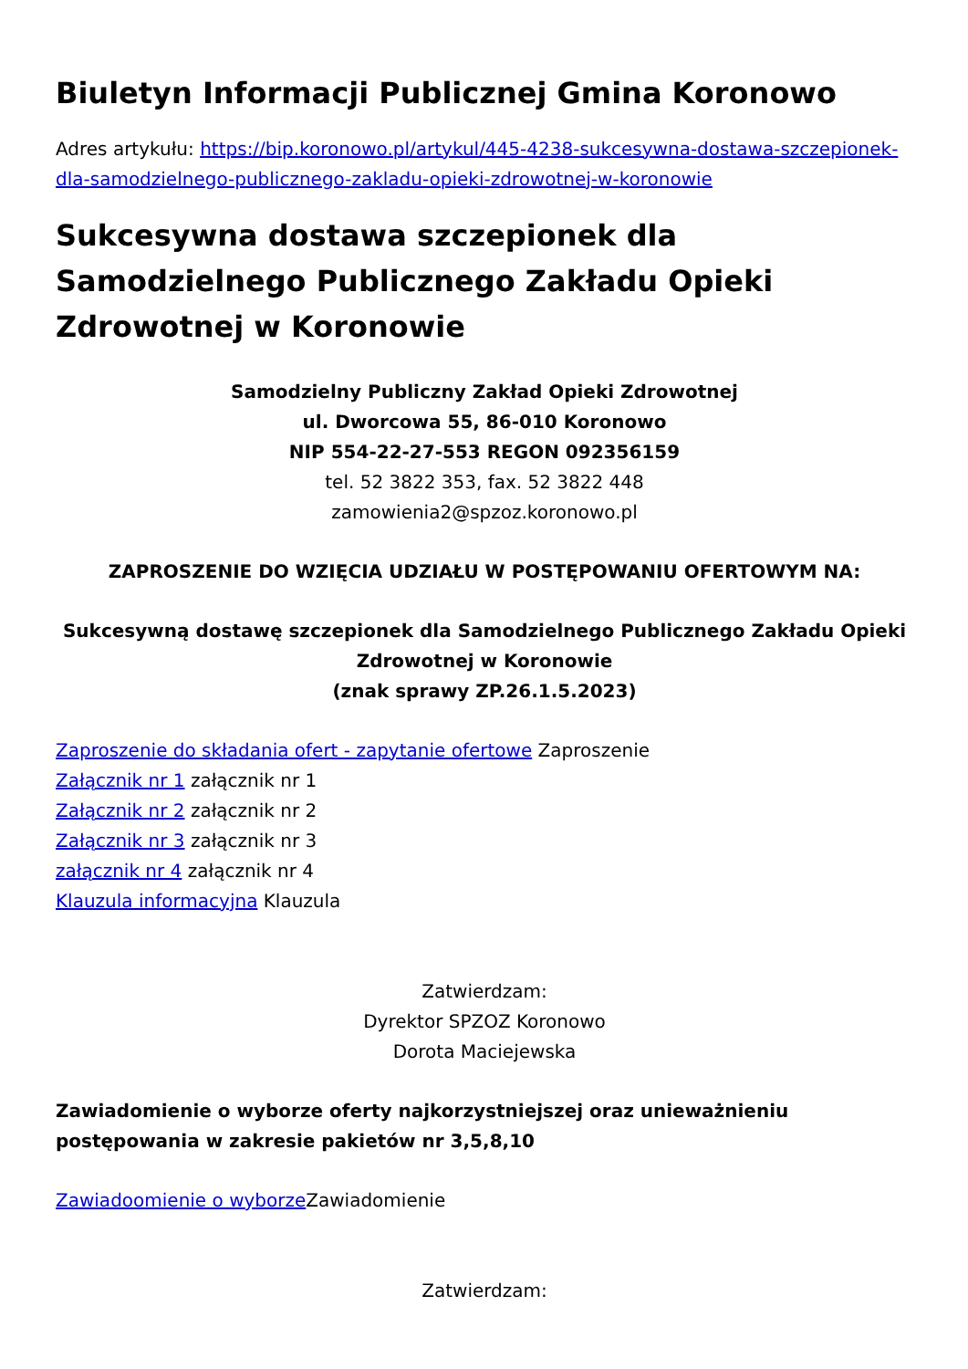Biuletyn Informacji Publicznej Gmina Koronowo
Adres artykułu: https://bip.koronowo.pl/artykul/445-4238-sukcesywna-dostawa-szczepionek-dla-samodzielnego-publicznego-zakladu-opieki-zdrowotnej-w-koronowie
Sukcesywna dostawa szczepionek dla Samodzielnego Publicznego Zakładu Opieki Zdrowotnej w Koronowie
Samodzielny Publiczny Zakład Opieki Zdrowotnej
ul. Dworcowa 55, 86-010 Koronowo
NIP 554-22-27-553 REGON 092356159
tel. 52 3822 353, fax. 52 3822 448
zamowienia2@spzoz.koronowo.pl
ZAPROSZENIE DO WZIĘCIA UDZIAŁU W POSTĘPOWANIU OFERTOWYM NA:
Sukcesywną dostawę szczepionek dla Samodzielnego Publicznego Zakładu Opieki Zdrowotnej w Koronowie
(znak sprawy ZP.26.1.5.2023)
Zaproszenie do składania ofert - zapytanie ofertowe Zaproszenie
Załącznik nr 1 załącznik nr 1
Załącznik nr 2 załącznik nr 2
Załącznik nr 3 załącznik nr 3
załącznik nr 4 załącznik nr 4
Klauzula informacyjna Klauzula
Zatwierdzam:
Dyrektor SPZOZ Koronowo
Dorota Maciejewska
Zawiadomienie o wyborze oferty najkorzystniejszej oraz unieważnieniu postępowania w zakresie pakietów nr 3,5,8,10
Zawiadoomienie o wyborze Zawiadomienie
Zatwierdzam: